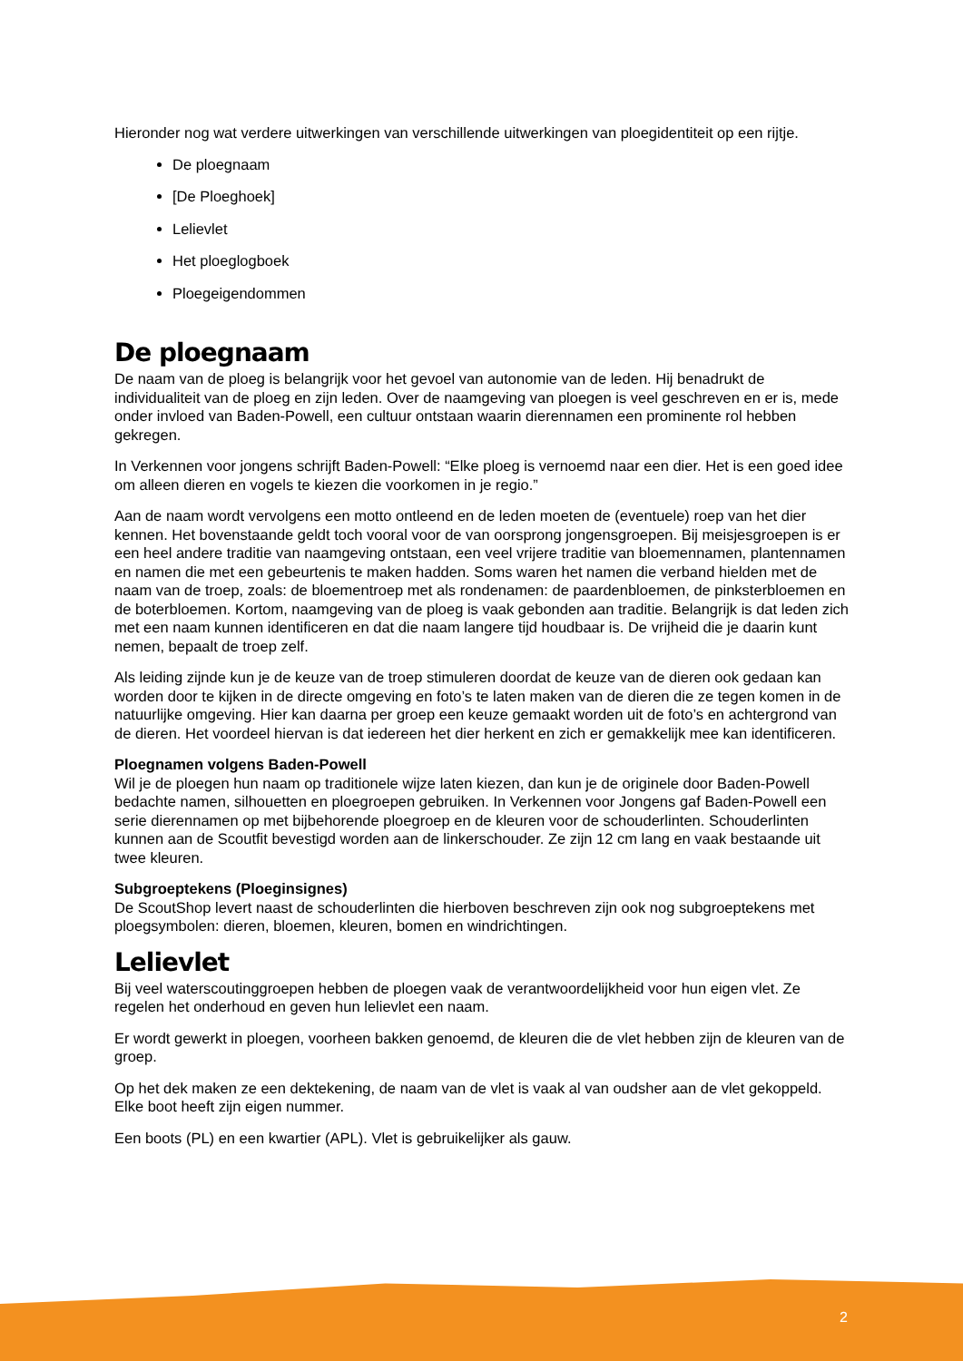Hieronder nog wat verdere uitwerkingen van verschillende uitwerkingen van ploegidentiteit op een rijtje.
De ploegnaam
[De Ploeghoek]
Lelievlet
Het ploeglogboek
Ploegeigendommen
De ploegnaam
De naam van de ploeg is belangrijk voor het gevoel van autonomie van de leden. Hij benadrukt de individualiteit van de ploeg en zijn leden. Over de naamgeving van ploegen is veel geschreven en er is, mede onder invloed van Baden-Powell, een cultuur ontstaan waarin dierennamen een prominente rol hebben gekregen.
In Verkennen voor jongens schrijft Baden-Powell: “Elke ploeg is vernoemd naar een dier. Het is een goed idee om alleen dieren en vogels te kiezen die voorkomen in je regio.”
Aan de naam wordt vervolgens een motto ontleend en de leden moeten de (eventuele) roep van het dier kennen. Het bovenstaande geldt toch vooral voor de van oorsprong jongensgroepen. Bij meisjesgroepen is er een heel andere traditie van naamgeving ontstaan, een veel vrijere traditie van bloemennamen, plantennamen en namen die met een gebeurtenis te maken hadden. Soms waren het namen die verband hielden met de naam van de troep, zoals: de bloementroep met als rondenamen: de paardenbloemen, de pinksterbloemen en de boterbloemen. Kortom, naamgeving van de ploeg is vaak gebonden aan traditie. Belangrijk is dat leden zich met een naam kunnen identificeren en dat die naam langere tijd houdbaar is. De vrijheid die je daarin kunt nemen, bepaalt de troep zelf.
Als leiding zijnde kun je de keuze van de troep stimuleren doordat de keuze van de dieren ook gedaan kan worden door te kijken in de directe omgeving en foto’s te laten maken van de dieren die ze tegen komen in de natuurlijke omgeving. Hier kan daarna per groep een keuze gemaakt worden uit de foto’s en achtergrond van de dieren. Het voordeel hiervan is dat iedereen het dier herkent en zich er gemakkelijk mee kan identificeren.
Ploegnamen volgens Baden-Powell
Wil je de ploegen hun naam op traditionele wijze laten kiezen, dan kun je de originele door Baden-Powell bedachte namen, silhouetten en ploegroepen gebruiken. In Verkennen voor Jongens gaf Baden-Powell een serie dierennamen op met bijbehorende ploegroep en de kleuren voor de schouderlinten. Schouderlinten kunnen aan de Scoutfit bevestigd worden aan de linkerschouder. Ze zijn 12 cm lang en vaak bestaande uit twee kleuren.
Subgroeptekens (Ploeginsignes)
De ScoutShop levert naast de schouderlinten die hierboven beschreven zijn ook nog subgroeptekens met ploegsymbolen: dieren, bloemen, kleuren, bomen en windrichtingen.
Lelievlet
Bij veel waterscoutinggroepen hebben de ploegen vaak de verantwoordelijkheid voor hun eigen vlet. Ze regelen het onderhoud en geven hun lelievlet een naam.
Er wordt gewerkt in ploegen, voorheen bakken genoemd, de kleuren die de vlet hebben zijn de kleuren van de groep.
Op het dek maken ze een dektekening, de naam van de vlet is vaak al van oudsher aan de vlet gekoppeld. Elke boot heeft zijn eigen nummer.
Een boots (PL) en een kwartier (APL). Vlet is gebruikelijker als gauw.
2